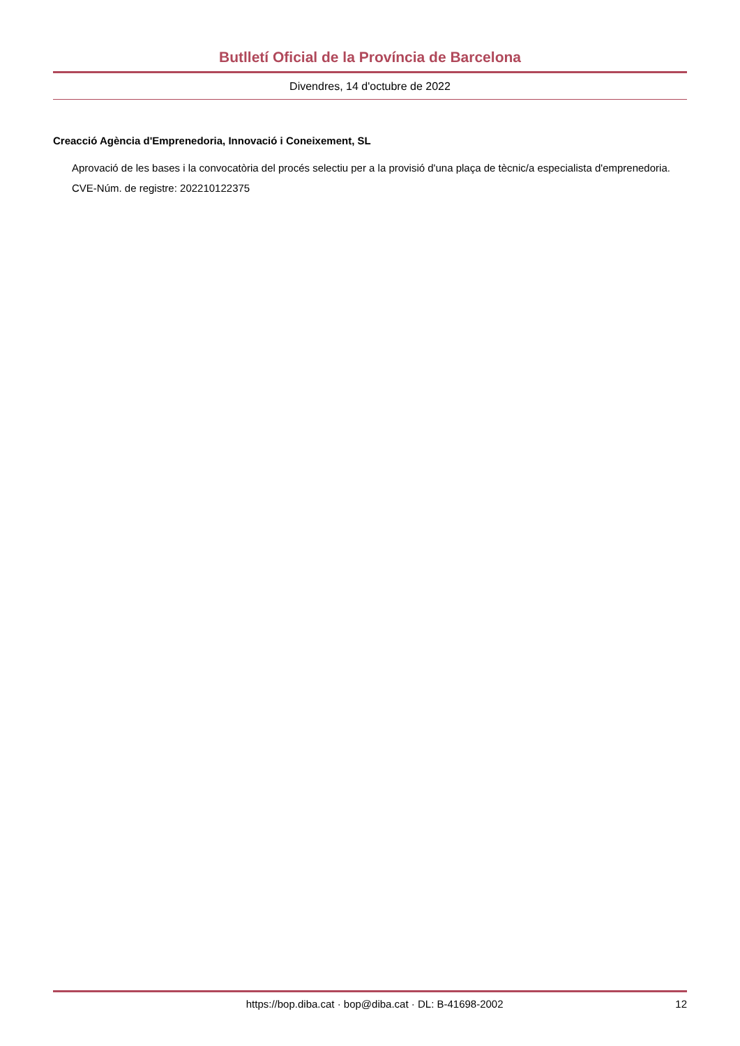Butlletí Oficial de la Província de Barcelona
Divendres, 14 d'octubre de 2022
Creacció Agència d'Emprenedoria, Innovació i Coneixement, SL
Aprovació de les bases i la convocatòria del procés selectiu per a la provisió d'una plaça de tècnic/a especialista d'emprenedoria.
CVE-Núm. de registre: 202210122375
https://bop.diba.cat · bop@diba.cat · DL: B-41698-2002 12